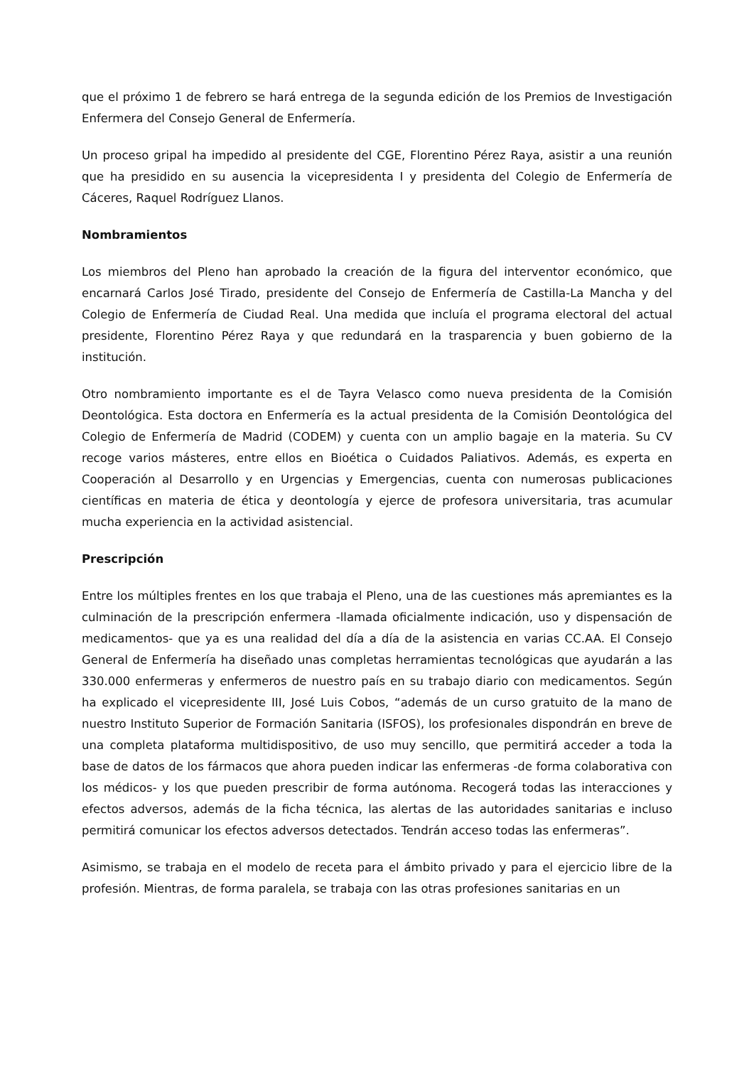que el próximo 1 de febrero se hará entrega de la segunda edición de los Premios de Investigación Enfermera del Consejo General de Enfermería.
Un proceso gripal ha impedido al presidente del CGE, Florentino Pérez Raya, asistir a una reunión que ha presidido en su ausencia la vicepresidenta I y presidenta del Colegio de Enfermería de Cáceres, Raquel Rodríguez Llanos.
Nombramientos
Los miembros del Pleno han aprobado la creación de la figura del interventor económico, que encarnará Carlos José Tirado, presidente del Consejo de Enfermería de Castilla-La Mancha y del Colegio de Enfermería de Ciudad Real. Una medida que incluía el programa electoral del actual presidente, Florentino Pérez Raya y que redundará en la trasparencia y buen gobierno de la institución.
Otro nombramiento importante es el de Tayra Velasco como nueva presidenta de la Comisión Deontológica. Esta doctora en Enfermería es la actual presidenta de la Comisión Deontológica del Colegio de Enfermería de Madrid (CODEM) y cuenta con un amplio bagaje en la materia. Su CV recoge varios másteres, entre ellos en Bioética o Cuidados Paliativos. Además, es experta en Cooperación al Desarrollo y en Urgencias y Emergencias, cuenta con numerosas publicaciones científicas en materia de ética y deontología y ejerce de profesora universitaria, tras acumular mucha experiencia en la actividad asistencial.
Prescripción
Entre los múltiples frentes en los que trabaja el Pleno, una de las cuestiones más apremiantes es la culminación de la prescripción enfermera -llamada oficialmente indicación, uso y dispensación de medicamentos- que ya es una realidad del día a día de la asistencia en varias CC.AA. El Consejo General de Enfermería ha diseñado unas completas herramientas tecnológicas que ayudarán a las 330.000 enfermeras y enfermeros de nuestro país en su trabajo diario con medicamentos. Según ha explicado el vicepresidente III, José Luis Cobos, “además de un curso gratuito de la mano de nuestro Instituto Superior de Formación Sanitaria (ISFOS), los profesionales dispondrán en breve de una completa plataforma multidispositivo, de uso muy sencillo, que permitirá acceder a toda la base de datos de los fármacos que ahora pueden indicar las enfermeras -de forma colaborativa con los médicos- y los que pueden prescribir de forma autónoma. Recogerá todas las interacciones y efectos adversos, además de la ficha técnica, las alertas de las autoridades sanitarias e incluso permitirá comunicar los efectos adversos detectados. Tendrán acceso todas las enfermeras”.
Asimismo, se trabaja en el modelo de receta para el ámbito privado y para el ejercicio libre de la profesión. Mientras, de forma paralela, se trabaja con las otras profesiones sanitarias en un